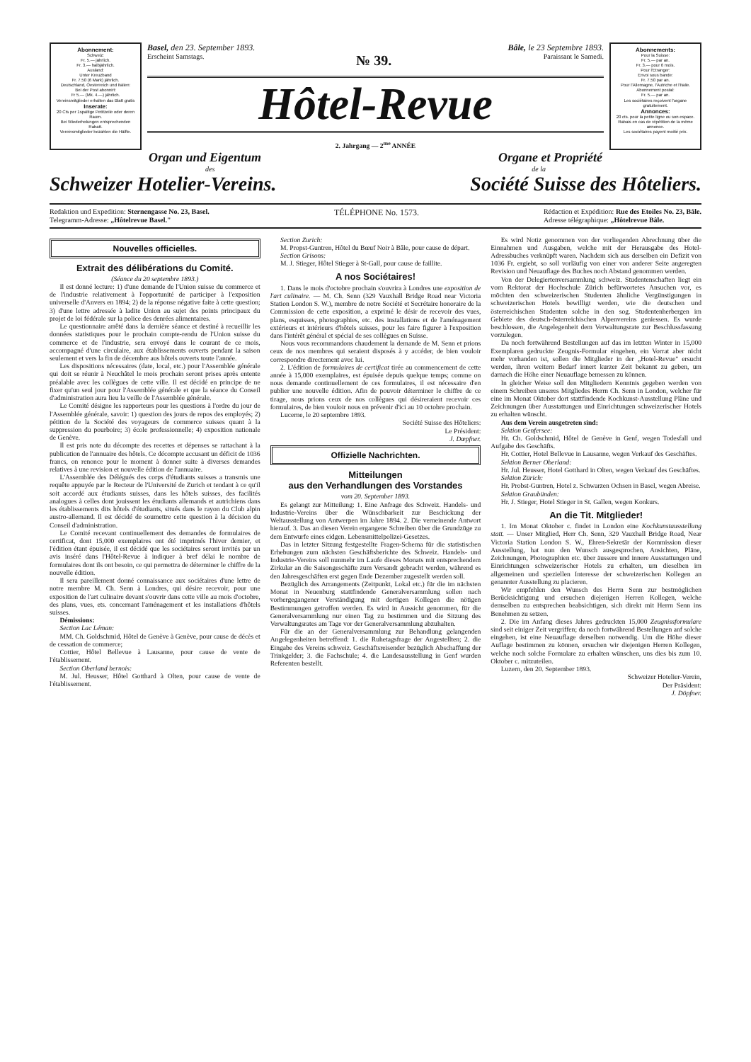Abonnement:
Schweiz:
Fr. 5.— jährlich.
Fr. 3.— halbjährlich.
Ausland:
Unter Kreuzband
Fr. 7.50 (6 Mark) jährlich.
Deutschland, Oesterreich und Italien:
Bei der Post abonnirt:
Fr 5.— (Mk. 4.—) jährlich.
Vereinsmitglieder erhalten das Blatt gratis
Inserate:
20 Cts per 1spaltige Petitzeile oder deren Raum.
Bei Wiederholungen entsprechenden Rabatt.
Vereinsmitglieder bezahlen die Hälfte.
Basel, den 23. September 1893. Bâle, le 23 Septembre 1893.
Erscheint Samstags. № 39. Paraissant le Samedi.
Hôtel-Revue
2. Jahrgang — 2<sup>me</sup> ANNÉE
Abonnements:
Pour la Suisse:
Fr. 5.— par an.
Fr. 3.— pour 6 mois.
Pour l'Etranger:
Envoi sous bande:
Fr. 7.50 par an.
Pour l'Allemagne, l'Autriche et l'Italie.
Abonnement postal:
Fr. 5.— par an.
Les sociétaires reçoivent l'organe gratuitement.
Annonces:
20 cts. pour la petite ligne ou son espace.
Rabais en cas de répétition de la même annonce.
Les sociétaires payent moitié prix.
Organ und Eigentum Organe et Propriété
des de la
Schweizer Hotelier-Vereins. Société Suisse des Hôteliers.
Redaktion und Expedition: Sternengasse No. 23, Basel.
Telegramm-Adresse: „Hôtelrevue Basel." TÉLÉPHONE No. 1573. Rédaction et Expédition: Rue des Etoiles No. 23, Bâle.
Adresse télégraphique: „Hôtelrevue Bâle.
Nouvelles officielles.
Extrait des délibérations du Comité.
(Séance du 20 septembre 1893.)
Il est donné lecture: 1) d'une demande de l'Union suisse du commerce et de l'industrie relativement à l'opportunité de participer à l'exposition universelle d'Anvers en 1894; 2) de la réponse négative faite à cette question; 3) d'une lettre adressée à ladite Union au sujet des points principaux du projet de loi fédérale sur la police des denrées alimentaires.
Le questionnaire arrêté dans la dernière séance et destiné à recueillir les données statistiques pour le prochain compte-rendu de l'Union suisse du commerce et de l'industrie, sera envoyé dans le courant de ce mois, accompagné d'une circulaire, aux établissements ouverts pendant la saison seulement et vers la fin de décembre aus hôtels ouverts toute l'année.
Les dispositions nécessaires (date, local, etc.) pour l'Assemblée générale qui doit se réunir à Neuchâtel le mois prochain seront prises après entente préalable avec les collègues de cette ville. Il est décidé en principe de ne fixer qu'un seul jour pour l'Assemblée générale et que la séance du Conseil d'administration aura lieu la veille de l'Assemblée générale.
Le Comité désigne les rapporteurs pour les questions à l'ordre du jour de l'Assemblée générale, savoir: 1) question des jours de repos des employés; 2) pétition de la Société des voyageurs de commerce suisses quant à la suppression du pourboire; 3) école professionnelle; 4) exposition nationale de Genève.
Il est pris note du décompte des recettes et dépenses se rattachant à la publication de l'annuaire des hôtels. Ce décompte accusant un déficit de 1036 francs, on renonce pour le moment à donner suite à diverses demandes relatives à une revision et nouvelle édition de l'annuaire.
L'Assemblée des Délégués des corps d'étudiants suisses a transmis une requête appuyée par le Recteur de l'Université de Zurich et tendant à ce qu'il soit accordé aux étudiants suisses, dans les hôtels suisses, des facilités analogues à celles dont jouissent les étudiants allemands et autrichiens dans les établissements dits hôtels d'étudiants, situés dans le rayon du Club alpin austro-allemand. Il est décidé de soumettre cette question à la décision du Conseil d'administration.
Le Comité recevant continuellement des demandes de formulaires de certificat, dont 15,000 exemplaires ont été imprimés l'hiver dernier, et l'édition étant épuisée, il est décidé que les sociétaires seront invités par un avis inséré dans l'Hôtel-Revue à indiquer à bref délai le nombre de formulaires dont ils ont besoin, ce qui permettra de déterminer le chiffre de la nouvelle édition.
Il sera pareillement donné connaissance aux sociétaires d'une lettre de notre membre M. Ch. Senn à Londres, qui désire recevoir, pour une exposition de l'art culinaire devant s'ouvrir dans cette ville au mois d'octobre, des plans, vues, ets. concernant l'aménagement et les installations d'hôtels suisses.
Démissions:
Section Lac Léman:
MM. Ch. Goldschmid, Hôtel de Genève à Genève, pour cause de décès et de cessation de commerce;
Cottier, Hôtel Bellevue à Lausanne, pour cause de vente de l'établissement.
Section Oberland bernois:
M. Jul. Heusser, Hôtel Gotthard à Olten, pour cause de vente de l'établissement.
Section Zurich:
M. Propst-Guntren, Hôtel du Bœuf Noir à Bâle, pour cause de départ.
Section Grisons:
M. J. Stieger, Hôtel Stieger à St-Gall, pour cause de faillite.
A nos Sociétaires!
1. Dans le mois d'octobre prochain s'ouvrira à Londres une exposition de l'art culinaire. — M. Ch. Senn (329 Vauxhall Bridge Road near Victoria Station London S. W.), membre de notre Société et Secrétaire honoraire de la Commission de cette exposition, a exprimé le désir de recevoir des vues, plans, esquisses, photographies, etc. des installations et de l'aménagement extérieurs et intérieurs d'hôtels suisses, pour les faire figurer à l'exposition dans l'intérêt général et spécial de ses collègues en Suisse.
Nous vous recommandons chaudement la demande de M. Senn et prions ceux de nos membres qui seraient disposés à y accéder, de bien vouloir correspondre directement avec lui.
2. L'édition de formulaires de certificat tirée au commencement de cette année à 15,000 exemplaires, est épuisée depuis quelque temps; comme on nous demande continuellement de ces formulaires, il est nécessaire d'en publier une nouvelle édition. Afin de pouvoir déterminer le chiffre de ce tirage, nous prions ceux de nos collègues qui désireraient recevoir ces formulaires, de bien vouloir nous en prévenir d'ici au 10 octobre prochain.
Lucerne, le 20 septembre 1893.
Société Suisse des Hôteliers:
Le Président:
J. Dœpfner.
Offizielle Nachrichten.
Mitteilungen
aus den Verhandlungen des Vorstandes
vom 20. September 1893.
Es gelangt zur Mitteilung: 1. Eine Anfrage des Schweiz. Handels- und Industrie-Vereins über die Wünschbarkeit zur Beschickung der Weltausstellung von Antwerpen im Jahre 1894. 2. Die verneinende Antwort hierauf. 3. Das an diesen Verein ergangene Schreiben über die Grundzüge zu dem Entwurfe eines eidgen. Lebensmittelpolizei-Gesetzes.
Das in letzter Sitzung festgestellte Fragen-Schema für die statistischen Erhebungen zum nächsten Geschäftsberichte des Schweiz. Handels- und Industrie-Vereins soll nunmehr im Laufe dieses Monats mit entsprechendem Zirkular an die Saisongeschäfte zum Versandt gebracht werden, während es den Jahresgeschäften erst gegen Ende Dezember zugestellt werden soll.
Bezüglich des Arrangements (Zeitpunkt, Lokal etc.) für die im nächsten Monat in Neuenburg stattfindende Generalversammlung sollen nach vorhergegangener Verständigung mit dortigen Kollegen die nötigen Bestimmungen getroffen werden. Es wird in Aussicht genommen, für die Generalversammlung nur einen Tag zu bestimmen und die Sitzung des Verwaltungsrates am Tage vor der Generalversammlung abzuhalten.
Für die an der Generalversammlung zur Behandlung gelangenden Angelegenheiten betreffend: 1. die Ruhetagsfrage der Angestellten; 2. die Eingabe des Vereins schweiz. Geschäftsreisender bezüglich Abschaffung der Trinkgelder; 3. die Fachschule; 4. die Landesausstellung in Genf wurden Referenten bestellt.
Es wird Notiz genommen von der vorliegenden Abrechnung über die Einnahmen und Ausgaben, welche mit der Herausgabe des Hotel-Adressbuches verknüpft waren. Nachdem sich aus derselben ein Defizit von 1036 Fr. ergiebt, so soll vorläufig von einer von anderer Seite angeregten Revision und Neuauflage des Buches noch Abstand genommen werden.
Von der Delegiertenversammlung schweiz. Studentenschaften liegt ein vom Rektorat der Hochschule Zürich befürwortetes Ansuchen vor, es möchten den schweizerischen Studenten ähnliche Vergünstigungen in schweizerischen Hotels bewilligt werden, wie die deutschen und österreichischen Studenten solche in den sog. Studentenherbergen im Gebiete des deutsch-österreichischen Alpenvereins geniessen. Es wurde beschlossen, die Angelegenheit dem Verwaltungsrate zur Beschlussfassung vorzulegen.
Da noch fortwährend Bestellungen auf das im letzten Winter in 15,000 Exemplaren gedruckte Zeugnis-Formular eingehen, ein Vorrat aber nicht mehr vorhanden ist, sollen die Mitglieder in der „Hotel-Revue" ersucht werden, ihren weitern Bedarf innert kurzer Zeit bekannt zu geben, um darnach die Höhe einer Neuauflage bemessen zu können.
In gleicher Weise soll den Mitgliedern Kenntnis gegeben werden von einem Schreiben unseres Mitgliedes Herrn Ch. Senn in London, welcher für eine im Monat Oktober dort stattfindende Kochkunst-Ausstellung Pläne und Zeichnungen über Ausstattungen und Einrichtungen schweizerischer Hotels zu erhalten wünscht.
Aus dem Verein ausgetreten sind:
Sektion Genfersee:
Hr. Ch. Goldschmid, Hôtel de Genève in Genf, wegen Todesfall und Aufgabe des Geschäfts.
Hr. Cottier, Hotel Bellevue in Lausanne, wegen Verkauf des Geschäftes.
Sektion Berner Oberland:
Hr. Jul. Heusser, Hotel Gotthard in Olten, wegen Verkauf des Geschäftes.
Sektion Zürich:
Hr. Probst-Guntren, Hotel z. Schwarzen Ochsen in Basel, wegen Abreise.
Sektion Graubünden:
Hr. J. Stieger, Hotel Stieger in St. Gallen, wegen Konkurs.
An die Tit. Mitglieder!
1. Im Monat Oktober c. findet in London eine Kochkunstausstellung statt. — Unser Mitglied, Herr Ch. Senn, 329 Vauxhall Bridge Road, Near Victoria Station London S. W., Ehren-Sekretär der Kommission dieser Ausstellung, hat nun den Wunsch ausgesprochen, Ansichten, Pläne, Zeichnungen, Photographien etc. über äussere und innere Ausstattungen und Einrichtungen schweizerischer Hotels zu erhalten, um dieselben im allgemeinen und speziellen Interesse der schweizerischen Kollegen an genannter Ausstellung zu placieren.
Wir empfehlen den Wunsch des Herrn Senn zur bestmöglichen Berücksichtigung und ersuchen diejenigen Herren Kollegen, welche demselben zu entsprechen beabsichtigen, sich direkt mit Herrn Senn ins Benehmen zu setzen.
2. Die im Anfang dieses Jahres gedruckten 15,000 Zeugnissformulare sind seit einiger Zeit vergriffen; da noch fortwährend Bestellungen anf solche eingehen, ist eine Neuauflage derselben notwendig. Um die Höhe dieser Auflage bestimmen zu können, ersuchen wir diejenigen Herren Kollegen, welche noch solche Formulare zu erhalten wünschen, uns dies bis zum 10. Oktober c. mitzuteilen.
Luzern, den 20. September 1893.
Schweizer Hotelier-Verein,
Der Präsident:
J. Döpfner.